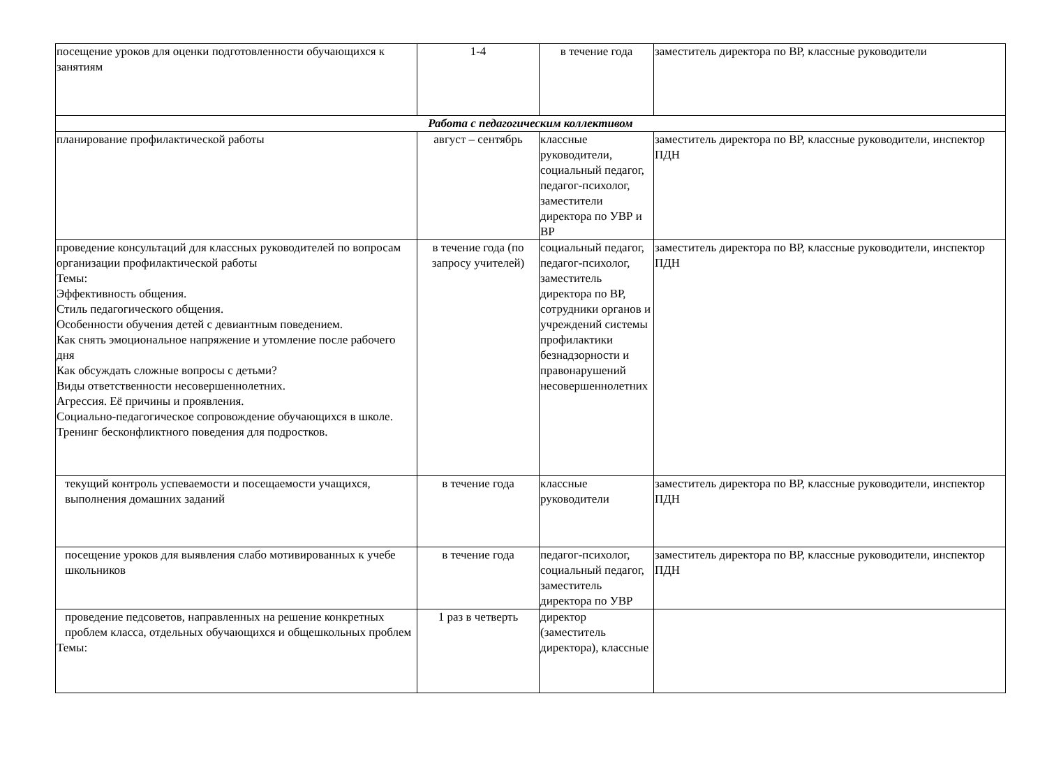| посещение уроков для оценки подготовленности обучающихся к занятиям | 1-4 | в течение года | заместитель директора по ВР, классные руководители |
| Работа с педагогическим коллективом | | | |
| планирование профилактической работы | август – сентябрь | классные руководители, социальный педагог, педагог-психолог, заместители директора по УВР и ВР | заместитель директора по ВР, классные руководители, инспектор ПДН |
| проведение консультаций для классных руководителей по вопросам организации профилактической работы Темы: Эффективность общения. Стиль педагогического общения. Особенности обучения детей с девиантным поведением. Как снять эмоциональное напряжение и утомление после рабочего дня Как обсуждать сложные вопросы с детьми? Виды ответственности несовершеннолетних. Агрессия. Её причины и проявления. Социально-педагогическое сопровождение обучающихся в школе. Тренинг бесконфликтного поведения для подростков. | в течение года (по запросу учителей) | социальный педагог, педагог-психолог, заместитель директора по ВР, сотрудники органов и учреждений системы профилактики безнадзорности и правонарушений несовершеннолетних | заместитель директора по ВР, классные руководители, инспектор ПДН |
| текущий контроль успеваемости и посещаемости учащихся, выполнения домашних заданий | в течение года | классные руководители | заместитель директора по ВР, классные руководители, инспектор ПДН |
| посещение уроков для выявления слабо мотивированных к учебе школьников | в течение года | педагог-психолог, социальный педагог, заместитель директора по УВР | заместитель директора по ВР, классные руководители, инспектор ПДН |
| проведение педсоветов, направленных на решение конкретных проблем класса, отдельных обучающихся и общешкольных проблем Темы: | 1 раз в четверть | директор (заместитель директора), классные | |